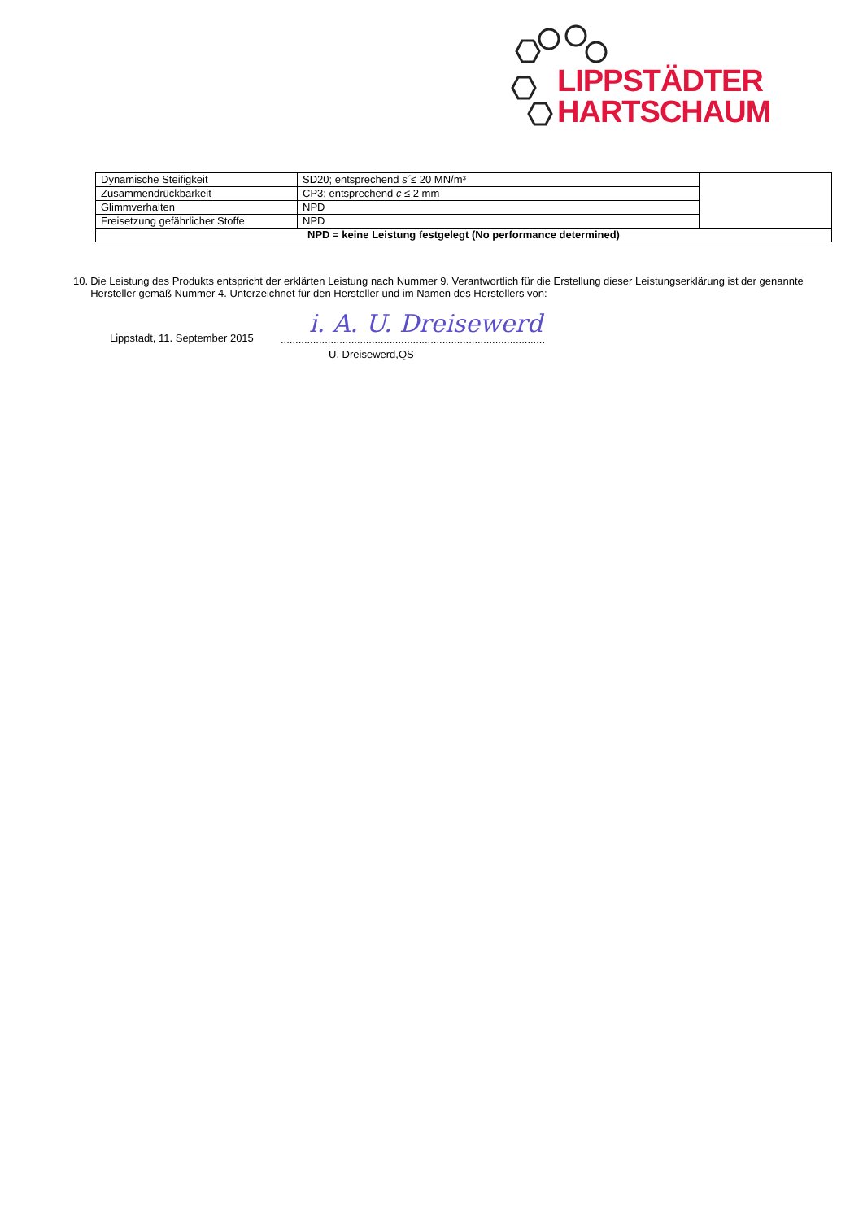LIPPSTÄDTER
HARTSCHAUM
| Dynamische Steifigkeit | SD20; entsprechend s´ ≤ 20 MN/m³ | |
| Zusammendrückbarkeit | CP3; entsprechend c ≤ 2 mm | |
| Glimmverhalten | NPD | |
| Freisetzung gefährlicher Stoffe | NPD | |
| NPD = keine Leistung festgelegt (No performance determined) | | |
10. Die Leistung des Produkts entspricht der erklärten Leistung nach Nummer 9. Verantwortlich für die Erstellung dieser Leistungserklärung ist der genannte Hersteller gemäß Nummer 4. Unterzeichnet für den Hersteller und im Namen des Herstellers von:
Lippstadt, 11. September 2015 i. A. U. Dreisewerd
..........................................................................................
U. Dreisewerd,QS